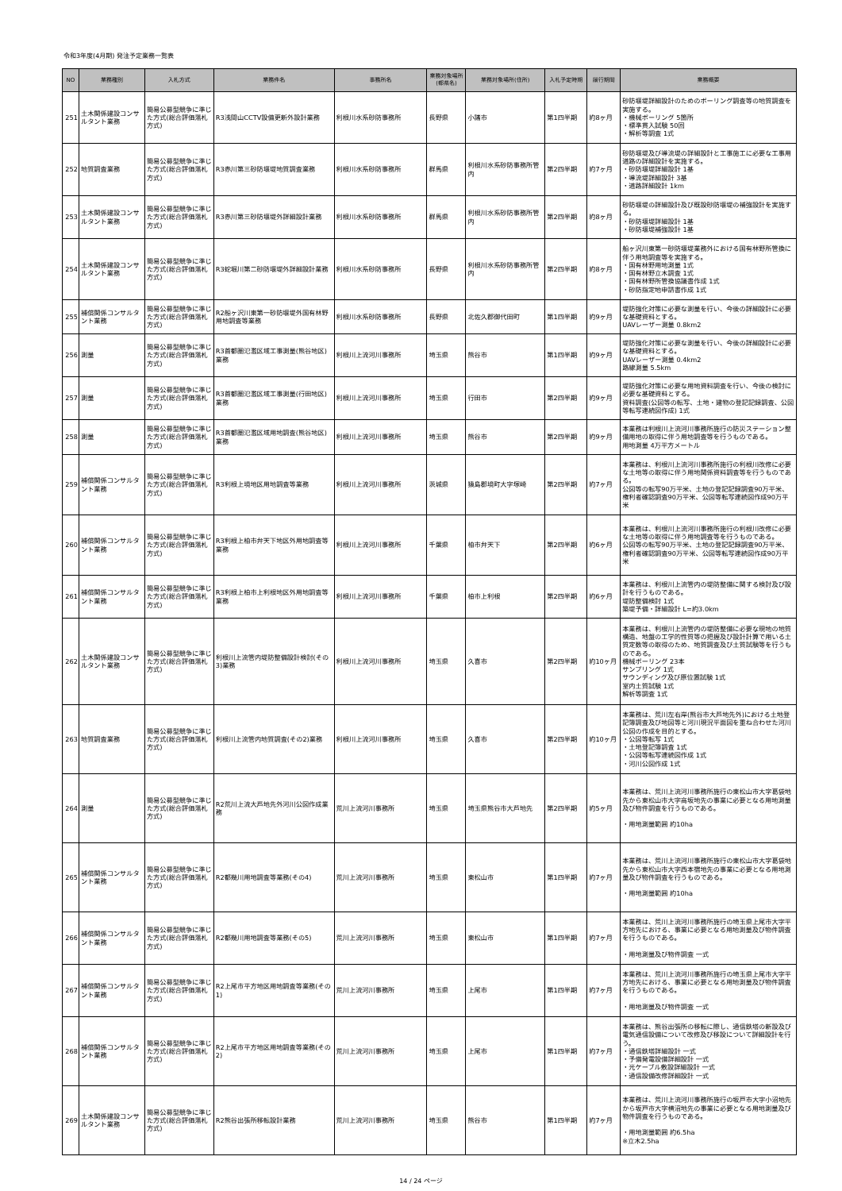令和3年度(4月期) 発注予定業務一覧表
| NO | 業務種別 | 入札方式 | 業務件名 | 事務所名 | 業務対象場所(都県名) | 業務対象場所(住所) | 入札予定時期 | 履行期間 | 業務概要 |
| --- | --- | --- | --- | --- | --- | --- | --- | --- | --- |
| 251 | 土木関係建設コンサルタント業務 | 簡易公募型競争に準じた方式(総合評価落札方式) | R3浅間山CCTV設備更新外設計業務 | 利根川水系砂防事務所 | 長野県 | 小諸市 | 第1四半期 | 約8ヶ月 | 砂防堰堤詳細設計のためのボーリング調査等の地質調査を実施する。 ・機械ボーリング 5箇所 ・標準貫入試験 50回 ・解析等調査 1式 |
| 252 | 地質調査業務 | 簡易公募型競争に準じた方式(総合評価落札方式) | R3赤川第三砂防堰堤地質調査業務 | 利根川水系砂防事務所 | 群馬県 | 利根川水系砂防事務所管内 | 第2四半期 | 約7ヶ月 | 砂防堰堤及び導流堤の詳細設計と工事施工に必要な工事用道路の詳細設計を実施する。 ・砂防堰堤詳細設計 1基 ・導流堤詳細設計 3基 ・道路詳細設計 1km |
| 253 | 土木関係建設コンサルタント業務 | 簡易公募型競争に準じた方式(総合評価落札方式) | R3赤川第三砂防堰堤外詳細設計業務 | 利根川水系砂防事務所 | 群馬県 | 利根川水系砂防事務所管内 | 第2四半期 | 約8ヶ月 | 砂防堰堤の詳細設計及び既設砂防堰堤の補強設計を実施する。 ・砂防堰堤詳細設計 1基 ・砂防堰堤補強設計 1基 |
| 254 | 土木関係建設コンサルタント業務 | 簡易公募型競争に準じた方式(総合評価落札方式) | R3蛇堀川第二砂防堰堤外詳細設計業務 | 利根川水系砂防事務所 | 長野県 | 利根川水系砂防事務所管内 | 第2四半期 | 約8ヶ月 | 船ヶ沢川東第一砂防堰堤業務外における国有林野所管換に伴う用地調査等を実施する。 ・国有林野用地測量 1式 ・国有林野立木調査 1式 ・国有林野所管換協議書作成 1式 ・砂防指定地申請書作成 1式 |
| 255 | 補償関係コンサルタント業務 | 簡易公募型競争に準じた方式(総合評価落札方式) | R2船ヶ沢川東第一砂防堰堤外国有林野用地調査等業務 | 利根川水系砂防事務所 | 長野県 | 北佐久郡御代田町 | 第1四半期 | 約9ヶ月 | 堤防強化対策に必要な測量を行い、今後の詳細設計に必要な基礎資料とする。 UAVレーザー測量 0.8km2 |
| 256 | 測量 | 簡易公募型競争に準じた方式(総合評価落札方式) | R3首都圏氾濫区域工事測量(熊谷地区)業務 | 利根川上流河川事務所 | 埼玉県 | 熊谷市 | 第1四半期 | 約9ヶ月 | 堤防強化対策に必要な測量を行い、今後の詳細設計に必要な基礎資料とする。 UAVレーザー測量 0.4km2 路線測量 5.5km |
| 257 | 測量 | 簡易公募型競争に準じた方式(総合評価落札方式) | R3首都圏氾濫区域工事測量(行田地区)業務 | 利根川上流河川事務所 | 埼玉県 | 行田市 | 第2四半期 | 約9ヶ月 | 堤防強化対策に必要な用地資料調査を行い、今後の検討に必要な基礎資料とする。 資料調査(公図等の転写、土地・建物の登記記録調査、公図等転写連続図作成) 1式 |
| 258 | 測量 | 簡易公募型競争に準じた方式(総合評価落札方式) | R3首都圏氾濫区域用地調査(熊谷地区)業務 | 利根川上流河川事務所 | 埼玉県 | 熊谷市 | 第2四半期 | 約9ヶ月 | 本業務は利根川上流河川事務所施行の防災ステーション整備用地の取得に伴う用地調査等を行うものである。 用地測量 4万平方メートル |
| 259 | 補償関係コンサルタント業務 | 簡易公募型競争に準じた方式(総合評価落札方式) | R3利根上境地区用地調査等業務 | 利根川上流河川事務所 | 茨城県 | 猿島郡境町大字塚崎 | 第2四半期 | 約7ヶ月 | 本業務は、利根川上流河川事務所施行の利根川改修に必要な土地等の取得に伴う用地関係資料調査等を行うものである。 公図等の転写90万平米、土地の登記記録調査90万平米、権利者確認調査90万平米、公図等転写連続図作成90万平米 |
| 260 | 補償関係コンサルタント業務 | 簡易公募型競争に準じた方式(総合評価落札方式) | R3利根上柏市弁天下地区外用地調査等業務 | 利根川上流河川事務所 | 千葉県 | 柏市弁天下 | 第2四半期 | 約6ヶ月 | 本業務は、利根川上流河川事務所施行の利根川改修に必要な土地等の取得に伴う用地調査等を行うものである。 公図等の転写90万平米、土地の登記記録調査90万平米、権利者確認調査90万平米、公図等転写連続図作成90万平米 |
| 261 | 補償関係コンサルタント業務 | 簡易公募型競争に準じた方式(総合評価落札方式) | R3利根上柏市上利根地区外用地調査等業務 | 利根川上流河川事務所 | 千葉県 | 柏市上利根 | 第2四半期 | 約6ヶ月 | 本業務は、利根川上流管内の堤防整備に関する検討及び設計を行うものである。 堤防整備検討 1式 築堤予備・詳細設計 L=約3.0km |
| 262 | 土木関係建設コンサルタント業務 | 簡易公募型競争に準じた方式(総合評価落札方式) | 利根川上流管内堤防整備設計検討(その3)業務 | 利根川上流河川事務所 | 埼玉県 | 久喜市 | 第2四半期 | 約10ヶ月 | 本業務は、利根川上流管内の堤防整備に必要な現地の地質構造、地盤の工学的性質等の把握及び設計計算で用いる土質定数等の取得のため、地質調査及び土質試験等を行うものである。 機械ボーリング 23本 サンプリング 1式 サウンディング及び原位置試験 1式 室内土質試験 1式 解析等調査 1式 |
| 263 | 地質調査業務 | 簡易公募型競争に準じた方式(総合評価落札方式) | 利根川上流管内地質調査(その2)業務 | 利根川上流河川事務所 | 埼玉県 | 久喜市 | 第2四半期 | 約10ヶ月 | 本業務は、荒川左右岸(熊谷市大芦地先外)における土地登記簿調査及び地図等と河川現況平面図を重ね合わせた河川公図の作成を目的とする。 ・公図等転写 1式 ・土地登記簿調査 1式 ・公図等転写連続図作成 1式 ・河川公図作成 1式 |
| 264 | 測量 | 簡易公募型競争に準じた方式(総合評価落札方式) | R2荒川上流大芦地先外河川公図作成業務 | 荒川上流河川事務所 | 埼玉県 | 埼玉県熊谷市大芦地先 | 第2四半期 | 約5ヶ月 | 本業務は、荒川上流河川事務所施行の東松山市大字葛袋地先から東松山市大字高坂地先の事業に必要となる用地測量及び物件調査を行うものである。 ・用地測量範囲 約10ha |
| 265 | 補償関係コンサルタント業務 | 簡易公募型競争に準じた方式(総合評価落札方式) | R2都幾川用地調査等業務(その4) | 荒川上流河川事務所 | 埼玉県 | 東松山市 | 第1四半期 | 約7ヶ月 | 本業務は、荒川上流河川事務所施行の東松山市大字葛袋地先から東松山市大字西本宿地先の事業に必要となる用地測量及び物件調査を行うものである。 ・用地測量範囲 約10ha |
| 266 | 補償関係コンサルタント業務 | 簡易公募型競争に準じた方式(総合評価落札方式) | R2都幾川用地調査等業務(その5) | 荒川上流河川事務所 | 埼玉県 | 東松山市 | 第1四半期 | 約7ヶ月 | 本業務は、荒川上流河川事務所施行の埼玉県上尾市大字平方地先における、事業に必要となる用地測量及び物件調査を行うものである。 ・用地測量及び物件調査 一式 |
| 267 | 補償関係コンサルタント業務 | 簡易公募型競争に準じた方式(総合評価落札方式) | R2上尾市平方地区用地調査等業務(その1) | 荒川上流河川事務所 | 埼玉県 | 上尾市 | 第1四半期 | 約7ヶ月 | 本業務は、荒川上流河川事務所施行の埼玉県上尾市大字平方地先における、事業に必要となる用地測量及び物件調査を行うものである。 ・用地測量及び物件調査 一式 |
| 268 | 補償関係コンサルタント業務 | 簡易公募型競争に準じた方式(総合評価落札方式) | R2上尾市平方地区用地調査等業務(その2) | 荒川上流河川事務所 | 埼玉県 | 上尾市 | 第1四半期 | 約7ヶ月 | 本業務は、熊谷出張所の移転に際し、通信鉄塔の新設及び電気通信設備について改修及び移設について詳細設計を行う。 ・通信鉄塔詳細設計 一式 ・予備発電設備詳細設計 一式 ・光ケーブル敷設詳細設計 一式 ・通信設備改修詳細設計 一式 |
| 269 | 土木関係建設コンサルタント業務 | 簡易公募型競争に準じた方式(総合評価落札方式) | R2熊谷出張所移転設計業務 | 荒川上流河川事務所 | 埼玉県 | 熊谷市 | 第1四半期 | 約7ヶ月 | 本業務は、荒川上流河川事務所施行の坂戸市大字小沼地先から坂戸市大字横沼地先の事業に必要となる用地測量及び物件調査を行うものである。 ・用地測量範囲 約6.5ha ※立木2.5ha |
14 / 24 ページ